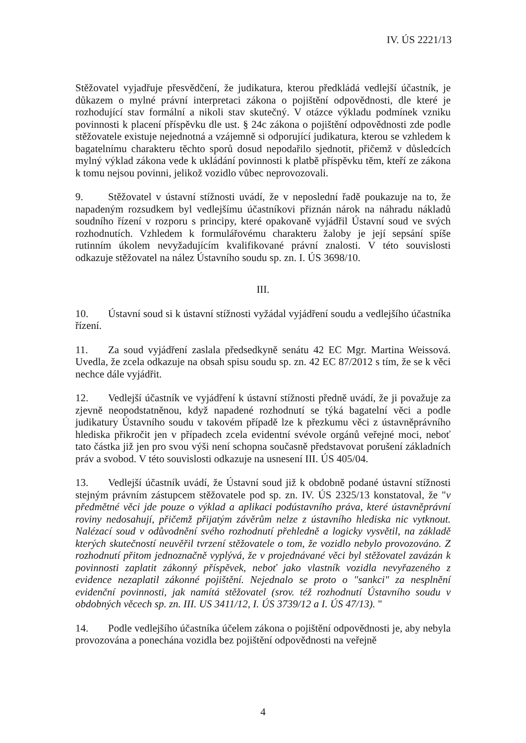IV. ÚS 2221/13
Stěžovatel vyjadřuje přesvědčení, že judikatura, kterou předkládá vedlejší účastník, je důkazem o mylné právní interpretaci zákona o pojištění odpovědnosti, dle které je rozhodující stav formální a nikoli stav skutečný. V otázce výkladu podmínek vzniku povinnosti k placení příspěvku dle ust. § 24c zákona o pojištění odpovědnosti zde podle stěžovatele existuje nejednotná a vzájemně si odporující judikatura, kterou se vzhledem k bagatelnímu charakteru těchto sporů dosud nepodařilo sjednotit, přičemž v důsledcích mylný výklad zákona vede k ukládání povinnosti k platbě příspěvku těm, kteří ze zákona k tomu nejsou povinni, jelikož vozidlo vůbec neprovozovali.
9. Stěžovatel v ústavní stížnosti uvádí, že v neposlední řadě poukazuje na to, že napadeným rozsudkem byl vedlejšímu účastníkovi přiznán nárok na náhradu nákladů soudního řízení v rozporu s principy, které opakovaně vyjádřil Ústavní soud ve svých rozhodnutích. Vzhledem k formulářovému charakteru žaloby je její sepsání spíše rutinním úkolem nevyžadujícím kvalifikované právní znalosti. V této souvislosti odkazuje stěžovatel na nález Ústavního soudu sp. zn. I. ÚS 3698/10.
III.
10. Ústavní soud si k ústavní stížnosti vyžádal vyjádření soudu a vedlejšího účastníka řízení.
11. Za soud vyjádření zaslala předsedkyně senátu 42 EC Mgr. Martina Weissová. Uvedla, že zcela odkazuje na obsah spisu soudu sp. zn. 42 EC 87/2012 s tím, že se k věci nechce dále vyjádřit.
12. Vedlejší účastník ve vyjádření k ústavní stížnosti předně uvádí, že ji považuje za zjevně neopodstatněnou, když napadené rozhodnutí se týká bagatelní věci a podle judikatury Ústavního soudu v takovém případě lze k přezkumu věci z ústavněprávního hlediska přikročit jen v případech zcela evidentní svévole orgánů veřejné moci, neboť tato částka již jen pro svou výši není schopna současně představovat porušení základních práv a svobod. V této souvislosti odkazuje na usnesení III. ÚS 405/04.
13. Vedlejší účastník uvádí, že Ústavní soud již k obdobně podané ústavní stížnosti stejným právním zástupcem stěžovatele pod sp. zn. IV. ÚS 2325/13 konstatoval, že "v předmětné věci jde pouze o výklad a aplikaci podústavního práva, které ústavněprávní roviny nedosahují, přičemž přijatým závěrům nelze z ústavního hlediska nic vytknout. Nalézací soud v odůvodnění svého rozhodnutí přehledně a logicky vysvětil, na základě kterých skutečností neuvěřil tvrzení stěžovatele o tom, že vozidlo nebylo provozováno. Z rozhodnutí přitom jednoznačně vyplývá, že v projednávané věci byl stěžovatel zavázán k povinnosti zaplatit zákonný příspěvek, neboť jako vlastník vozidla nevyřazeného z evidence nezaplatil zákonné pojištění. Nejednalo se proto o "sankci" za nesplnění evidenční povinnosti, jak namítá stěžovatel (srov. též rozhodnutí Ústavního soudu v obdobných věcech sp. zn. III. US 3411/12, I. ÚS 3739/12 a I. ÚS 47/13). "
14. Podle vedlejšího účastníka účelem zákona o pojištění odpovědnosti je, aby nebyla provozována a ponechána vozidla bez pojištění odpovědnosti na veřejně
4